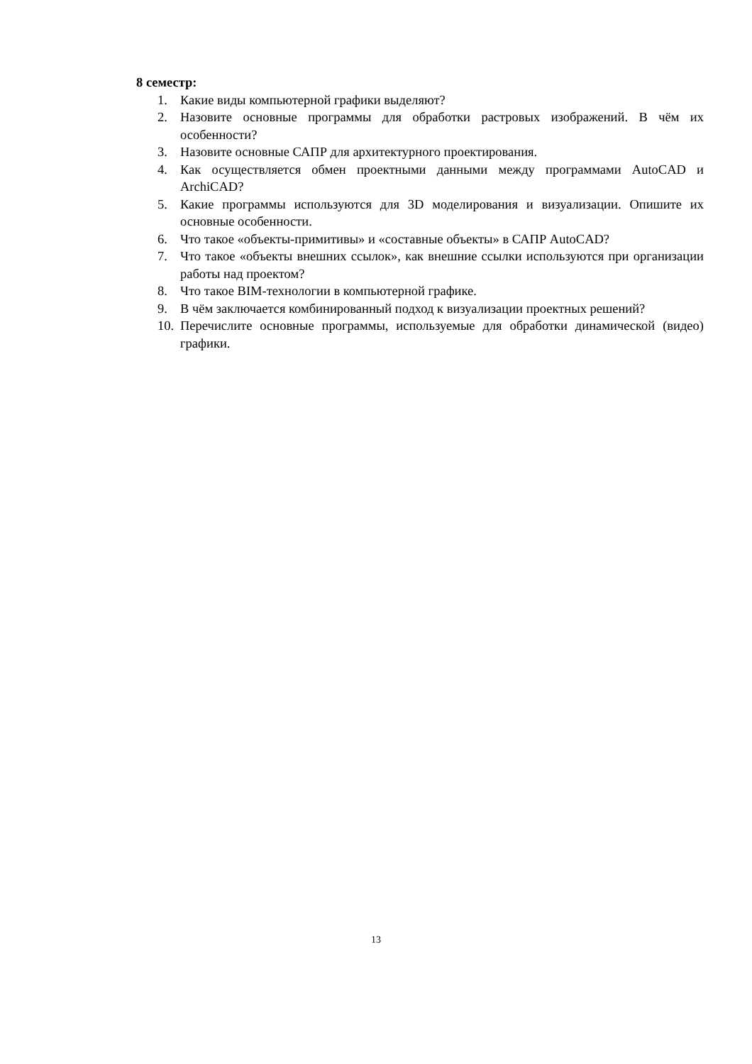8 семестр:
1. Какие виды компьютерной графики выделяют?
2. Назовите основные программы для обработки растровых изображений. В чём их особенности?
3. Назовите основные САПР для архитектурного проектирования.
4. Как осуществляется обмен проектными данными между программами AutoCAD и ArchiCAD?
5. Какие программы используются для 3D моделирования и визуализации. Опишите их основные особенности.
6. Что такое «объекты-примитивы» и «составные объекты» в САПР AutoCAD?
7. Что такое «объекты внешних ссылок», как внешние ссылки используются при организации работы над проектом?
8. Что такое BIM-технологии в компьютерной графике.
9. В чём заключается комбинированный подход к визуализации проектных решений?
10. Перечислите основные программы, используемые для обработки динамической (видео) графики.
13